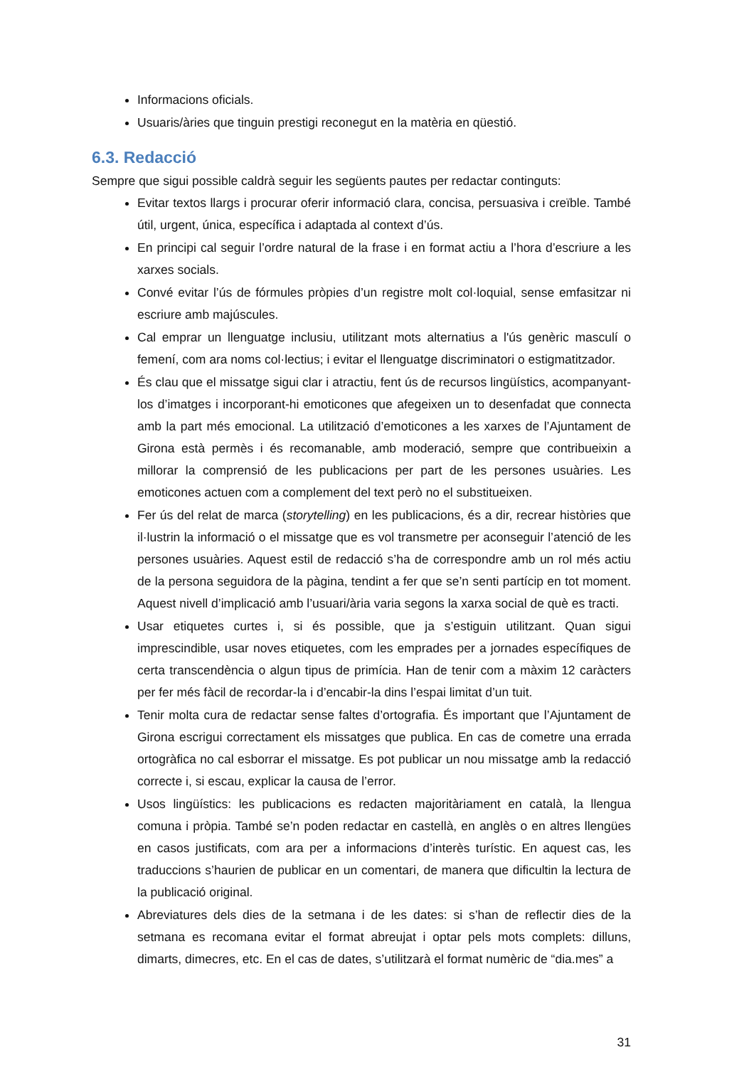Informacions oficials.
Usuaris/àries que tinguin prestigi reconegut en la matèria en qüestió.
6.3. Redacció
Sempre que sigui possible caldrà seguir les següents pautes per redactar continguts:
Evitar textos llargs i procurar oferir informació clara, concisa, persuasiva i creïble. També útil, urgent, única, específica i adaptada al context d’ús.
En principi cal seguir l’ordre natural de la frase i en format actiu a l’hora d’escriure a les xarxes socials.
Convé evitar l’ús de fórmules pròpies d’un registre molt col·loquial, sense emfasitzar ni escriure amb majúscules.
Cal emprar un llenguatge inclusiu, utilitzant mots alternatius a l'ús genèric masculí o femení, com ara noms col·lectius; i evitar el llenguatge discriminatori o estigmatitzador.
És clau que el missatge sigui clar i atractiu, fent ús de recursos lingüístics, acompanyant-los d’imatges i incorporant-hi emoticones que afegeixen un to desenfadat que connecta amb la part més emocional. La utilització d’emoticones a les xarxes de l’Ajuntament de Girona està permès i és recomanable, amb moderació, sempre que contribueixin a millorar la comprensió de les publicacions per part de les persones usuàries. Les emoticones actuen com a complement del text però no el substitueixen.
Fer ús del relat de marca (storytelling) en les publicacions, és a dir, recrear històries que il·lustrin la informació o el missatge que es vol transmetre per aconseguir l’atenció de les persones usuàries. Aquest estil de redacció s’ha de correspondre amb un rol més actiu de la persona seguidora de la pàgina, tendint a fer que se’n senti partícip en tot moment. Aquest nivell d’implicació amb l’usuari/ària varia segons la xarxa social de què es tracti.
Usar etiquetes curtes i, si és possible, que ja s’estiguin utilitzant. Quan sigui imprescindible, usar noves etiquetes, com les emprades per a jornades específiques de certa transcendència o algun tipus de primícia. Han de tenir com a màxim 12 caràcters per fer més fàcil de recordar-la i d’encabir-la dins l’espai limitat d’un tuit.
Tenir molta cura de redactar sense faltes d’ortografia. És important que l’Ajuntament de Girona escrigui correctament els missatges que publica. En cas de cometre una errada ortogràfica no cal esborrar el missatge. Es pot publicar un nou missatge amb la redacció correcte i, si escau, explicar la causa de l’error.
Usos lingüístics: les publicacions es redacten majoritàriament en català, la llengua comuna i pròpia. També se’n poden redactar en castellà, en anglès o en altres llengües en casos justificats, com ara per a informacions d’interès turístic. En aquest cas, les traduccions s’haurien de publicar en un comentari, de manera que dificultin la lectura de la publicació original.
Abreviatures dels dies de la setmana i de les dates: si s’han de reflectir dies de la setmana es recomana evitar el format abreujat i optar pels mots complets: dilluns, dimarts, dimecres, etc. En el cas de dates, s’utilitzarà el format numèric de “dia.mes” a
31